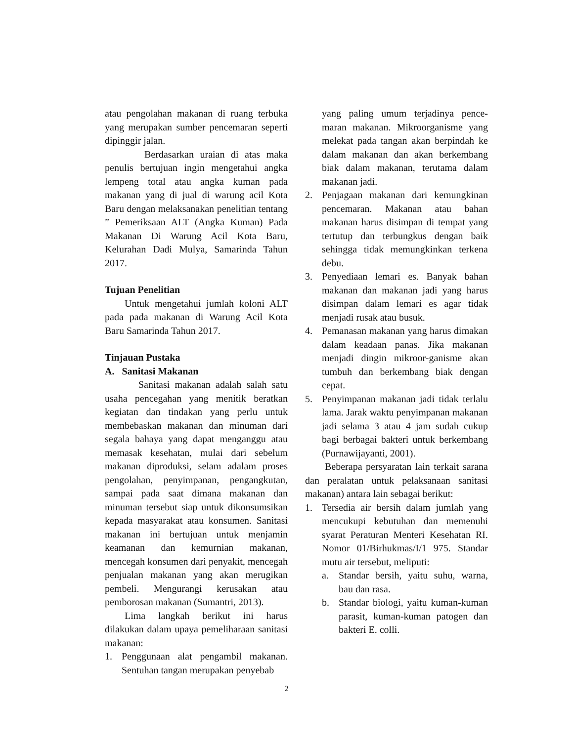atau pengolahan makanan di ruang terbuka yang merupakan sumber pencemaran seperti dipinggir jalan.
Berdasarkan uraian di atas maka penulis bertujuan ingin mengetahui angka lempeng total atau angka kuman pada makanan yang di jual di warung acil Kota Baru dengan melaksanakan penelitian tentang ” Pemeriksaan ALT (Angka Kuman) Pada Makanan Di Warung Acil Kota Baru, Kelurahan Dadi Mulya, Samarinda Tahun 2017.
Tujuan Penelitian
Untuk mengetahui jumlah koloni ALT pada pada makanan di Warung Acil Kota Baru Samarinda Tahun 2017.
Tinjauan Pustaka
A. Sanitasi Makanan
Sanitasi makanan adalah salah satu usaha pencegahan yang menitik beratkan kegiatan dan tindakan yang perlu untuk membebaskan makanan dan minuman dari segala bahaya yang dapat menganggu atau memasak kesehatan, mulai dari sebelum makanan diproduksi, selam adalam proses pengolahan, penyimpanan, pengangkutan, sampai pada saat dimana makanan dan minuman tersebut siap untuk dikonsumsikan kepada masyarakat atau konsumen. Sanitasi makanan ini bertujuan untuk menjamin keamanan dan kemurnian makanan, mencegah konsumen dari penyakit, mencegah penjualan makanan yang akan merugikan pembeli. Mengurangi kerusakan atau pemborosan makanan (Sumantri, 2013).
Lima langkah berikut ini harus dilakukan dalam upaya pemeliharaan sanitasi makanan:
1. Penggunaan alat pengambil makanan. Sentuhan tangan merupakan penyebab
yang paling umum terjadinya pence-maran makanan. Mikroorganisme yang melekat pada tangan akan berpindah ke dalam makanan dan akan berkembang biak dalam makanan, terutama dalam makanan jadi.
2. Penjagaan makanan dari kemungkinan pencemaran. Makanan atau bahan makanan harus disimpan di tempat yang tertutup dan terbungkus dengan baik sehingga tidak memungkinkan terkena debu.
3. Penyediaan lemari es. Banyak bahan makanan dan makanan jadi yang harus disimpan dalam lemari es agar tidak menjadi rusak atau busuk.
4. Pemanasan makanan yang harus dimakan dalam keadaan panas. Jika makanan menjadi dingin mikroor-ganisme akan tumbuh dan berkembang biak dengan cepat.
5. Penyimpanan makanan jadi tidak terlalu lama. Jarak waktu penyimpanan makanan jadi selama 3 atau 4 jam sudah cukup bagi berbagai bakteri untuk berkembang (Purnawijayanti, 2001).
Beberapa persyaratan lain terkait sarana dan peralatan untuk pelaksanaan sanitasi makanan) antara lain sebagai berikut:
1. Tersedia air bersih dalam jumlah yang mencukupi kebutuhan dan memenuhi syarat Peraturan Menteri Kesehatan RI. Nomor 01/Birhukmas/I/1 975. Standar mutu air tersebut, meliputi:
a. Standar bersih, yaitu suhu, warna, bau dan rasa.
b. Standar biologi, yaitu kuman-kuman parasit, kuman-kuman patogen dan bakteri E. colli.
2